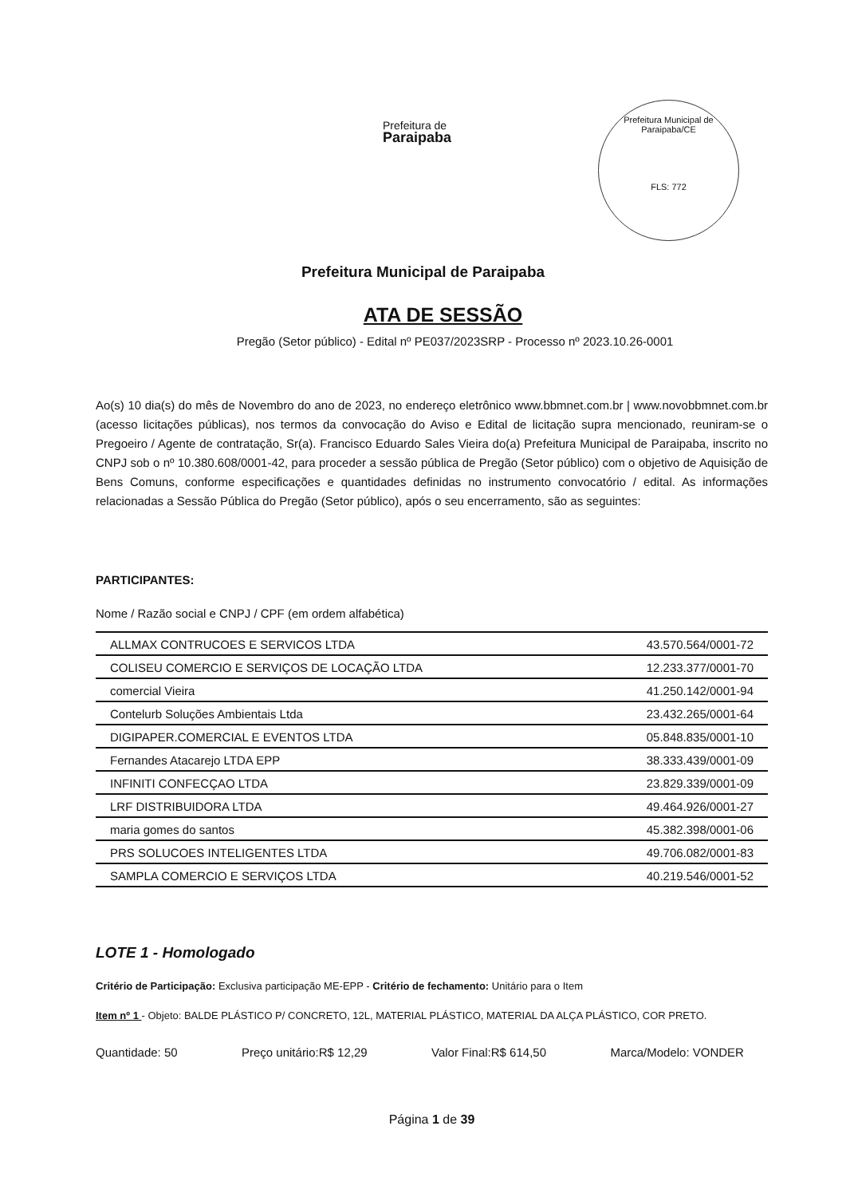Prefeitura de
Paraipaba
Prefeitura Municipal de Paraipaba/CE
FLS: 772
Prefeitura Municipal de Paraipaba
ATA DE SESSÃO
Pregão (Setor público) - Edital nº PE037/2023SRP - Processo nº 2023.10.26-0001
Ao(s) 10 dia(s) do mês de Novembro do ano de 2023, no endereço eletrônico www.bbmnet.com.br | www.novobbmnet.com.br (acesso licitações públicas), nos termos da convocação do Aviso e Edital de licitação supra mencionado, reuniram-se o Pregoeiro / Agente de contratação, Sr(a). Francisco Eduardo Sales Vieira do(a) Prefeitura Municipal de Paraipaba, inscrito no CNPJ sob o nº 10.380.608/0001-42, para proceder a sessão pública de Pregão (Setor público) com o objetivo de Aquisição de Bens Comuns, conforme especificações e quantidades definidas no instrumento convocatório / edital. As informações relacionadas a Sessão Pública do Pregão (Setor público), após o seu encerramento, são as seguintes:
PARTICIPANTES:
Nome / Razão social e CNPJ / CPF (em ordem alfabética)
| ALLMAX CONTRUCOES E SERVICOS LTDA | 43.570.564/0001-72 |
| COLISEU COMERCIO E SERVIÇOS DE LOCAÇÃO LTDA | 12.233.377/0001-70 |
| comercial Vieira | 41.250.142/0001-94 |
| Contelurb Soluções Ambientais Ltda | 23.432.265/0001-64 |
| DIGIPAPER.COMERCIAL E EVENTOS LTDA | 05.848.835/0001-10 |
| Fernandes Atacarejo LTDA EPP | 38.333.439/0001-09 |
| INFINITI CONFECÇAO LTDA | 23.829.339/0001-09 |
| LRF DISTRIBUIDORA LTDA | 49.464.926/0001-27 |
| maria gomes do santos | 45.382.398/0001-06 |
| PRS SOLUCOES INTELIGENTES LTDA | 49.706.082/0001-83 |
| SAMPLA COMERCIO E SERVIÇOS LTDA | 40.219.546/0001-52 |
LOTE 1 - Homologado
Critério de Participação: Exclusiva participação ME-EPP - Critério de fechamento: Unitário para o Item
Item nº 1 - Objeto: BALDE PLÁSTICO P/ CONCRETO, 12L, MATERIAL PLÁSTICO, MATERIAL DA ALÇA PLÁSTICO, COR PRETO.
Quantidade: 50 Preço unitário:R$ 12,29 Valor Final:R$ 614,50 Marca/Modelo: VONDER
Página 1 de 39